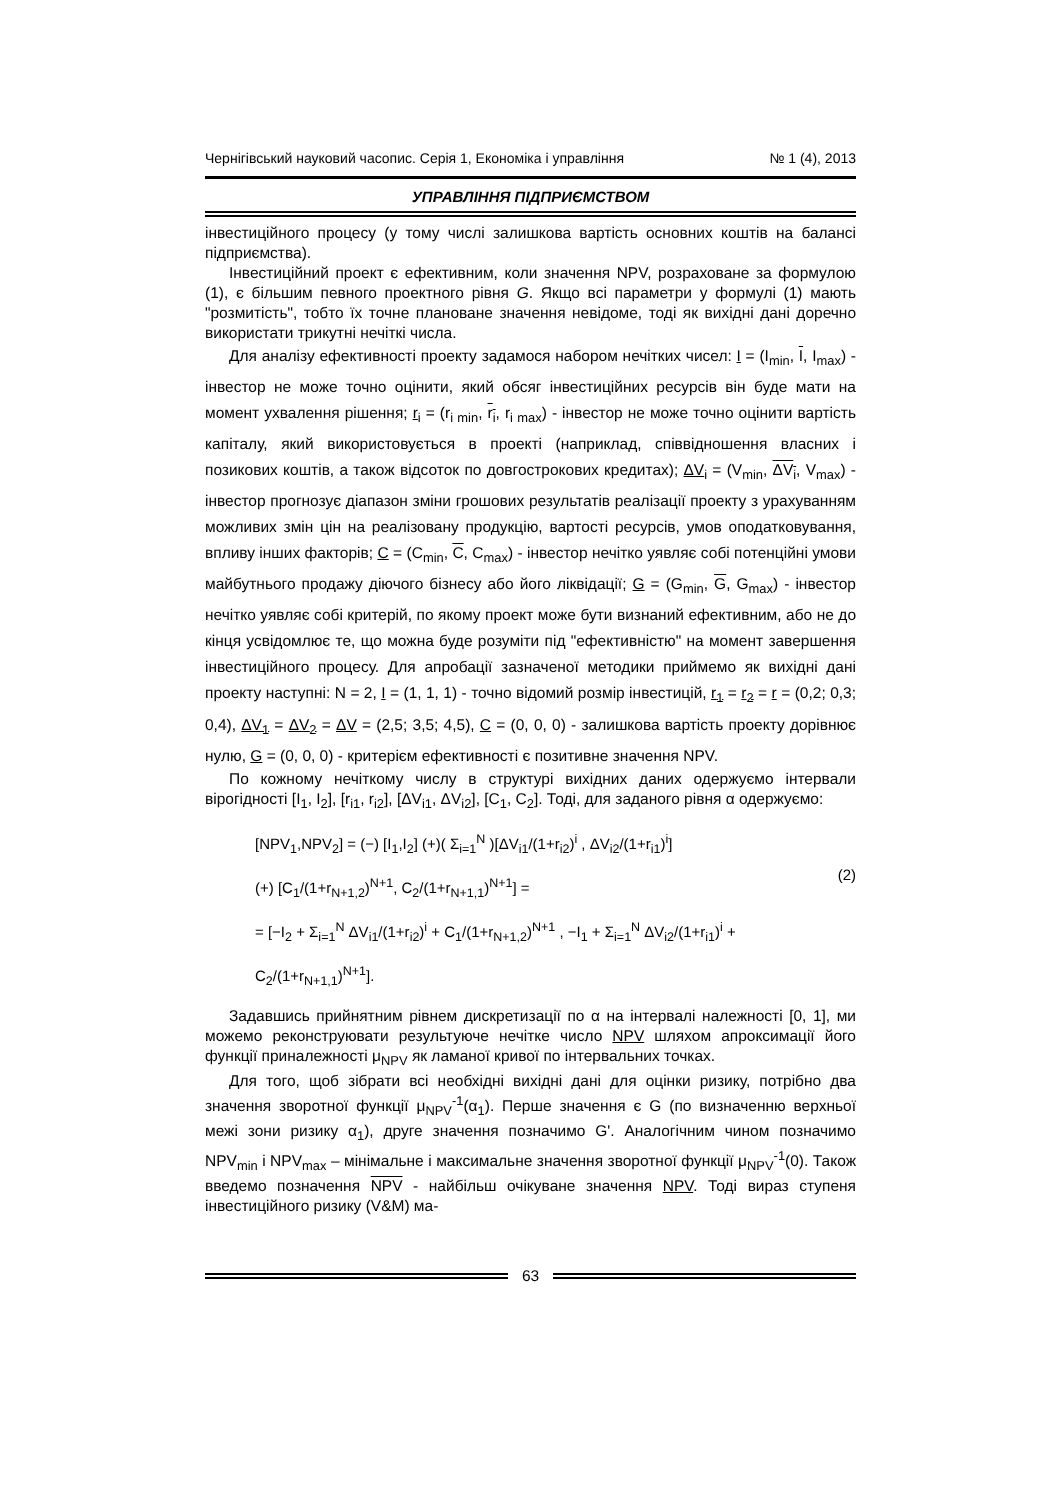Чернігівський науковий часопис. Серія 1, Економіка і управління № 1 (4), 2013
УПРАВЛІННЯ ПІДПРИЄМСТВОМ
інвестиційного процесу (у тому числі залишкова вартість основних коштів на балансі підприємства).
Інвестиційний проект є ефективним, коли значення NPV, розраховане за формулою (1), є більшим певного проектного рівня G. Якщо всі параметри у формулі (1) мають "розмитість", тобто їх точне плановане значення невідоме, тоді як вихідні дані доречно використати трикутні нечіткі числа.
Для аналізу ефективності проекту задамося набором нечітких чисел: I = (I<sub>min</sub>, I, I<sub>max</sub>) - інвестор не може точно оцінити, який обсяг інвестиційних ресурсів він буде мати на момент ухвалення рішення; r<sub>i</sub> = (r<sub>i min</sub>, r<sub>i</sub>, r<sub>i max</sub>) - інвестор не може точно оцінити вартість капіталу, який використовується в проекті (наприклад, співвідношення власних і позикових коштів, а також відсоток по довгострокових кредитах); ΔV<sub>i</sub> = (V<sub>min</sub>, ΔV<sub>i</sub>, V<sub>max</sub>) - інвестор прогнозує діапазон зміни грошових результатів реалізації проекту з урахуванням можливих змін цін на реалізовану продукцію, вартості ресурсів, умов оподатковування, впливу інших факторів; C = (C<sub>min</sub>, C, C<sub>max</sub>) - інвестор нечітко уявляє собі потенційні умови майбутнього продажу діючого бізнесу або його ліквідації; G = (G<sub>min</sub>, G, G<sub>max</sub>) - інвестор нечітко уявляє собі критерій, по якому проект може бути визнаний ефективним, або не до кінця усвідомлює те, що можна буде розуміти під "ефективністю" на момент завершення інвестиційного процесу. Для апробації зазначеної методики приймемо як вихідні дані проекту наступні: N = 2, I = (1, 1, 1) - точно відомий розмір інвестицій, r<sub>1</sub> = r<sub>2</sub> = r = (0,2; 0,3; 0,4), ΔV<sub>1</sub> = ΔV<sub>2</sub> = ΔV = (2,5; 3,5; 4,5), C = (0, 0, 0) - залишкова вартість проекту дорівнює нулю, G = (0, 0, 0) - критерієм ефективності є позитивне значення NPV.
По кожному нечіткому числу в структурі вихідних даних одержуємо інтервали вірогідності [I<sub>1</sub>, I<sub>2</sub>], [r<sub>i1</sub>, r<sub>i2</sub>], [ΔV<sub>i1</sub>, ΔV<sub>i2</sub>], [C<sub>1</sub>, C<sub>2</sub>]. Тоді, для заданого рівня α одержуємо:
[NPV<sub>1</sub>,NPV<sub>2</sub>] = (−) [I<sub>1</sub>,I<sub>2</sub>] (+)( Σ<sub>i=1</sub><sup>N</sup> )[ΔV<sub>i1</sub>/(1+r<sub>i2</sub>)<sup>i</sup> , ΔV<sub>i2</sub>/(1+r<sub>i1</sub>)<sup>i</sup>]
(+) [C<sub>1</sub>/(1+r<sub>N+1,2</sub>)<sup>N+1</sup>, C<sub>2</sub>/(1+r<sub>N+1,1</sub>)<sup>N+1</sup>] =
= [−I<sub>2</sub> + Σ<sub>i=1</sub><sup>N</sup> ΔV<sub>i1</sub>/(1+r<sub>i2</sub>)<sup>i</sup> + C<sub>1</sub>/(1+r<sub>N+1,2</sub>)<sup>N+1</sup> , −I<sub>1</sub> + Σ<sub>i=1</sub><sup>N</sup> ΔV<sub>i2</sub>/(1+r<sub>i1</sub>)<sup>i</sup> + C<sub>2</sub>/(1+r<sub>N+1,1</sub>)<sup>N+1</sup>].
(2)
Задавшись прийнятним рівнем дискретизації по α на інтервалі належності [0, 1], ми можемо реконструювати результуюче нечітке число NPV шляхом апроксимації його функції приналежності μ<sub>NPV</sub> як ламаної кривої по інтервальних точках.
Для того, щоб зібрати всі необхідні вихідні дані для оцінки ризику, потрібно два значення зворотної функції μ<sub>NPV</sub><sup>-1</sup>(α<sub>1</sub>). Перше значення є G (по визначенню верхньої межі зони ризику α<sub>1</sub>), друге значення позначимо G'. Аналогічним чином позначимо NPV<sub>min</sub> і NPV<sub>max</sub> – мінімальне і максимальне значення зворотної функції μ<sub>NPV</sub><sup>-1</sup>(0). Також введемо позначення NPV - найбільш очікуване значення NPV. Тоді вираз ступеня інвестиційного ризику (V&M) ма-
63